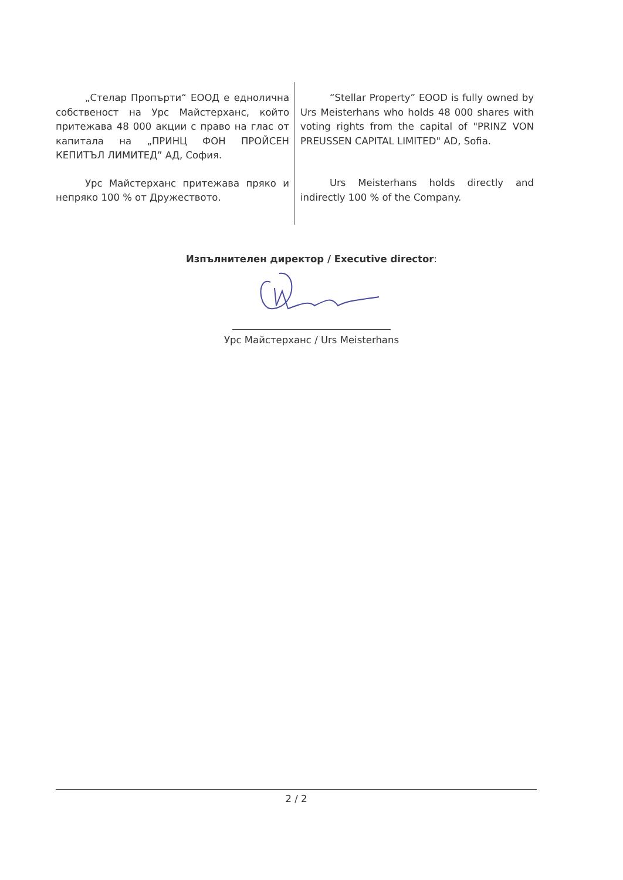„Стелар Пропърти“ ЕООД е еднолична собственост на Урс Майстерханс, който притежава 48 000 акции с право на глас от капитала на „ПРИНЦ ФОН ПРОЙСЕН КЕПИТЪЛ ЛИМИТЕД” АД, София.
Урс Майстерханс притежава пряко и непряко 100 % от Дружеството.
“Stellar Property” EOOD is fully owned by Urs Meisterhans who holds 48 000 shares with voting rights from the capital of "PRINZ VON PREUSSEN CAPITAL LIMITED" AD, Sofia.
Urs Meisterhans holds directly and indirectly 100 % of the Company.
Изпълнителен директор / Executive director:
Урс Майстерханс / Urs Meisterhans
2 / 2